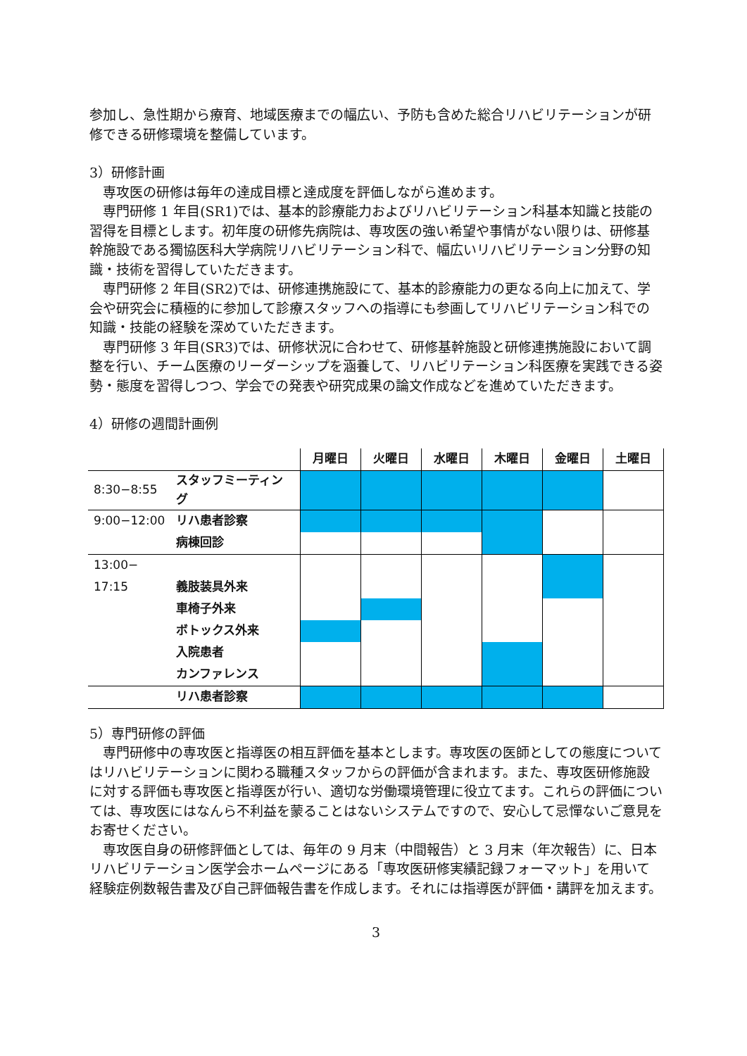参加し、急性期から療育、地域医療までの幅広い、予防も含めた総合リハビリテーションが研修できる研修環境を整備しています。
3）研修計画
専攻医の研修は毎年の達成目標と達成度を評価しながら進めます。
専門研修 1 年目(SR1)では、基本的診療能力およびリハビリテーション科基本知識と技能の習得を目標とします。初年度の研修先病院は、専攻医の強い希望や事情がない限りは、研修基幹施設である獨協医科大学病院リハビリテーション科で、幅広いリハビリテーション分野の知識・技術を習得していただきます。
専門研修 2 年目(SR2)では、研修連携施設にて、基本的診療能力の更なる向上に加えて、学会や研究会に積極的に参加して診療スタッフへの指導にも参画してリハビリテーション科での知識・技能の経験を深めていただきます。
専門研修 3 年目(SR3)では、研修状況に合わせて、研修基幹施設と研修連携施設において調整を行い、チーム医療のリーダーシップを涵養して、リハビリテーション科医療を実践できる姿勢・態度を習得しつつ、学会での発表や研究成果の論文作成などを進めていただきます。
4）研修の週間計画例
| | | 月曜日 | 火曜日 | 水曜日 | 木曜日 | 金曜日 | 土曜日 |
| --- | --- | --- | --- | --- | --- | --- | --- |
| 8:30−8:55 | スタッフミーティング | | | | | | |
| 9:00−12:00 | リハ患者診察 | | | | | | |
| | 病棟回診 | | | | | | |
| 13:00− | | | | | | | |
| 17:15 | 義肢装具外来 | | | | | | |
| | 車椅子外来 | | | | | | |
| | ボトックス外来 | | | | | | |
| | 入院患者 | | | | | | |
| | カンファレンス | | | | | | |
| | リハ患者診察 | | | | | | |
5）専門研修の評価
専門研修中の専攻医と指導医の相互評価を基本とします。専攻医の医師としての態度についてはリハビリテーションに関わる職種スタッフからの評価が含まれます。また、専攻医研修施設に対する評価も専攻医と指導医が行い、適切な労働環境管理に役立てます。これらの評価については、専攻医にはなんら不利益を蒙ることはないシステムですので、安心して忌憚ないご意見をお寄せください。
専攻医自身の研修評価としては、毎年の 9 月末（中間報告）と 3 月末（年次報告）に、日本リハビリテーション医学会ホームページにある「専攻医研修実績記録フォーマット」を用いて経験症例数報告書及び自己評価報告書を作成します。それには指導医が評価・講評を加えます。
3